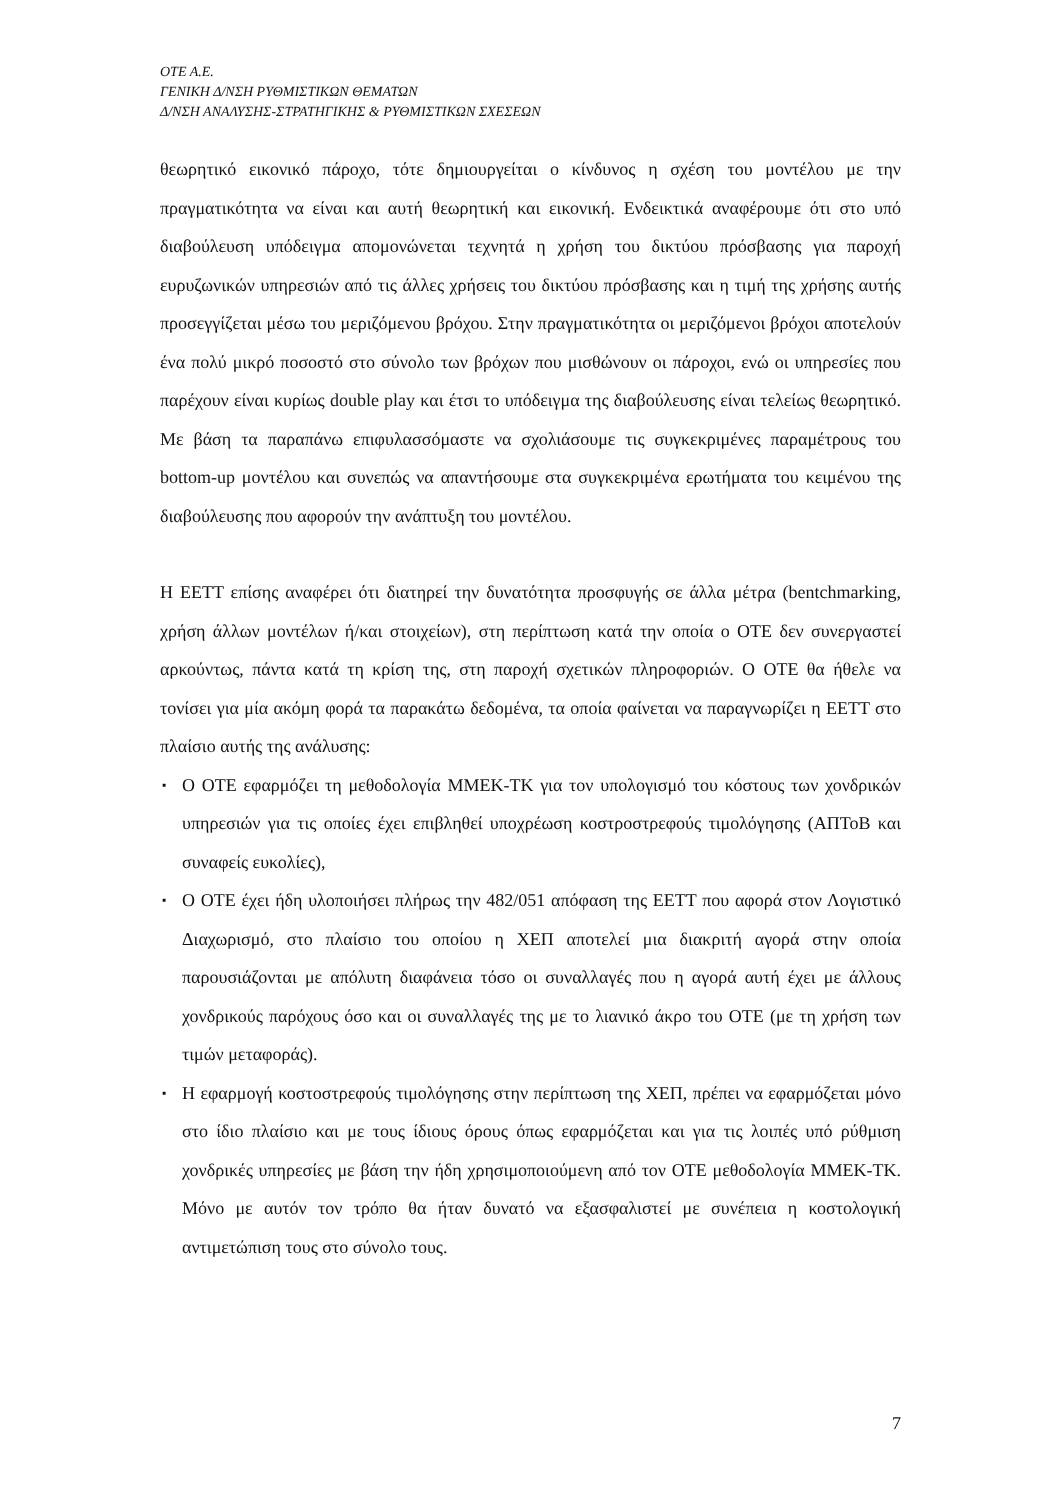OTE A.E.
ΓΕΝΙΚΗ Δ/ΝΣΗ ΡΥΘΜΙΣΤΙΚΩΝ ΘΕΜΑΤΩΝ
Δ/ΝΣΗ ΑΝΑΛΥΣΗΣ-ΣΤΡΑΤΗΓΙΚΗΣ & ΡΥΘΜΙΣΤΙΚΩΝ ΣΧΕΣΕΩΝ
θεωρητικό εικονικό πάροχο, τότε δημιουργείται ο κίνδυνος η σχέση του μοντέλου με την πραγματικότητα να είναι και αυτή θεωρητική και εικονική. Ενδεικτικά αναφέρουμε ότι στο υπό διαβούλευση υπόδειγμα απομονώνεται τεχνητά η χρήση του δικτύου πρόσβασης για παροχή ευρυζωνικών υπηρεσιών από τις άλλες χρήσεις του δικτύου πρόσβασης και η τιμή της χρήσης αυτής προσεγγίζεται μέσω του μεριζόμενου βρόχου. Στην πραγματικότητα οι μεριζόμενοι βρόχοι αποτελούν ένα πολύ μικρό ποσοστό στο σύνολο των βρόχων που μισθώνουν οι πάροχοι, ενώ οι υπηρεσίες που παρέχουν είναι κυρίως double play και έτσι το υπόδειγμα της διαβούλευσης είναι τελείως θεωρητικό. Με βάση τα παραπάνω επιφυλασσόμαστε να σχολιάσουμε τις συγκεκριμένες παραμέτρους του bottom-up μοντέλου και συνεπώς να απαντήσουμε στα συγκεκριμένα ερωτήματα του κειμένου της διαβούλευσης που αφορούν την ανάπτυξη του μοντέλου.
Η ΕΕΤΤ επίσης αναφέρει ότι διατηρεί την δυνατότητα προσφυγής σε άλλα μέτρα (bentchmarking, χρήση άλλων μοντέλων ή/και στοιχείων), στη περίπτωση κατά την οποία ο ΟΤΕ δεν συνεργαστεί αρκούντως, πάντα κατά τη κρίση της, στη παροχή σχετικών πληροφοριών. Ο ΟΤΕ θα ήθελε να τονίσει για μία ακόμη φορά τα παρακάτω δεδομένα, τα οποία φαίνεται να παραγνωρίζει η ΕΕΤΤ στο πλαίσιο αυτής της ανάλυσης:
▪ Ο ΟΤΕ εφαρμόζει τη μεθοδολογία ΜΜΕΚ-ΤΚ για τον υπολογισμό του κόστους των χονδρικών υπηρεσιών για τις οποίες έχει επιβληθεί υποχρέωση κοστροστρεφούς τιμολόγησης (ΑΠΤοΒ και συναφείς ευκολίες),
▪ Ο ΟΤΕ έχει ήδη υλοποιήσει πλήρως την 482/051 απόφαση της ΕΕΤΤ που αφορά στον Λογιστικό Διαχωρισμό, στο πλαίσιο του οποίου η ΧΕΠ αποτελεί μια διακριτή αγορά στην οποία παρουσιάζονται με απόλυτη διαφάνεια τόσο οι συναλλαγές που η αγορά αυτή έχει με άλλους χονδρικούς παρόχους όσο και οι συναλλαγές της με το λιανικό άκρο του ΟΤΕ (με τη χρήση των τιμών μεταφοράς).
▪ Η εφαρμογή κοστοστρεφούς τιμολόγησης στην περίπτωση της ΧΕΠ, πρέπει να εφαρμόζεται μόνο στο ίδιο πλαίσιο και με τους ίδιους όρους όπως εφαρμόζεται και για τις λοιπές υπό ρύθμιση χονδρικές υπηρεσίες με βάση την ήδη χρησιμοποιούμενη από τον ΟΤΕ μεθοδολογία ΜΜΕΚ-ΤΚ. Μόνο με αυτόν τον τρόπο θα ήταν δυνατό να εξασφαλιστεί με συνέπεια η κοστολογική αντιμετώπιση τους στο σύνολο τους.
7